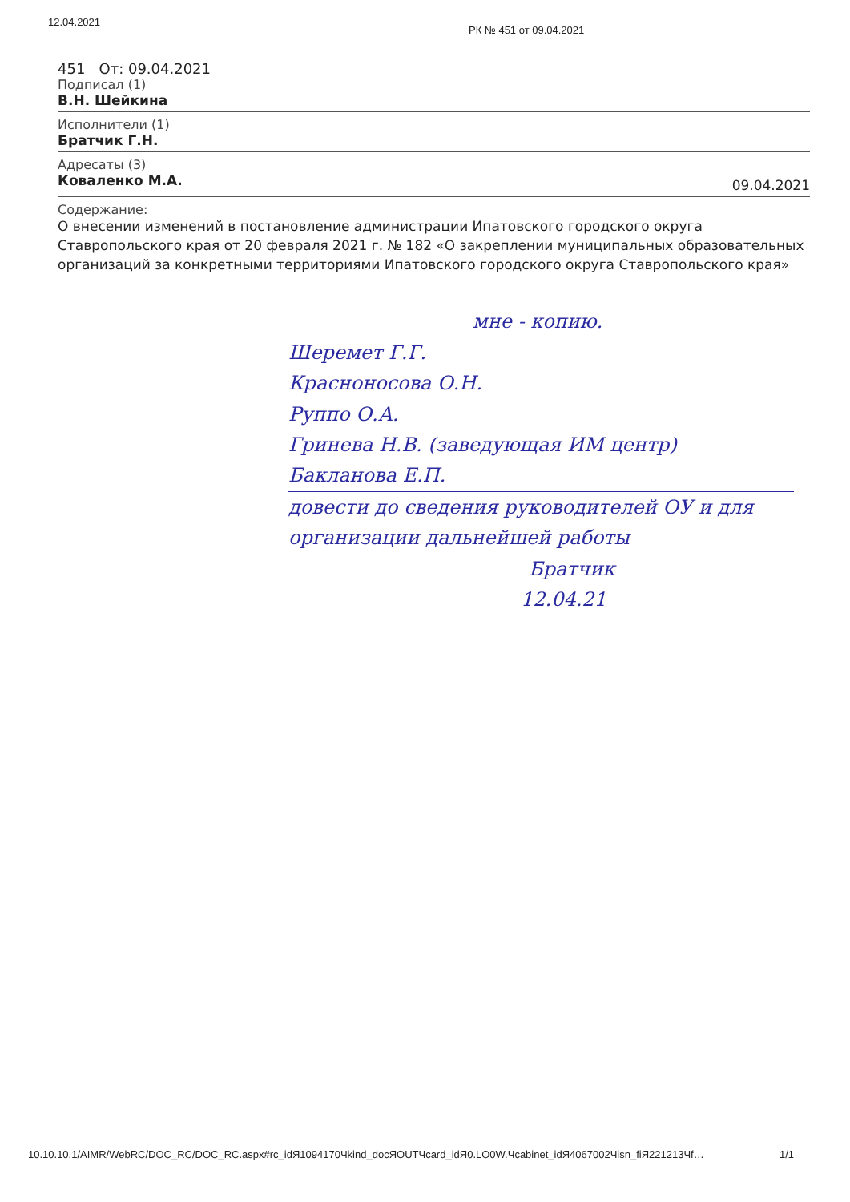12.04.2021
РК № 451 от 09.04.2021
451 От: 09.04.2021
Подписал (1)
В.Н. Шейкина
Исполнители (1)
Братчик Г.Н.
Адресаты (3)
Коваленко М.А.
09.04.2021
Содержание:
О внесении изменений в постановление администрации Ипатовского городского округа Ставропольского края от 20 февраля 2021 г. № 182 «О закреплении муниципальных образовательных организаций за конкретными территориями Ипатовского городского округа Ставропольского края»
мне - копию.
Шеремет Г.Г.
Красноносова О.Н.
Руппо О.А.
Гринева Н.В. (заведующая ИМ центр)
Бакланова Е.П.
довести до сведения руководителей ОУ и для организации дальнейшей работы
Братчик
12.04.21
10.10.10.1/AIMR/WebRC/DOC_RC/DOC_RC.aspx#rc_idЯ1094170Чkind_docЯOUTЧcard_idЯ0.LO0W.Чcabinet_idЯ4067002Чisn_fiЯ221213Чf… 1/1